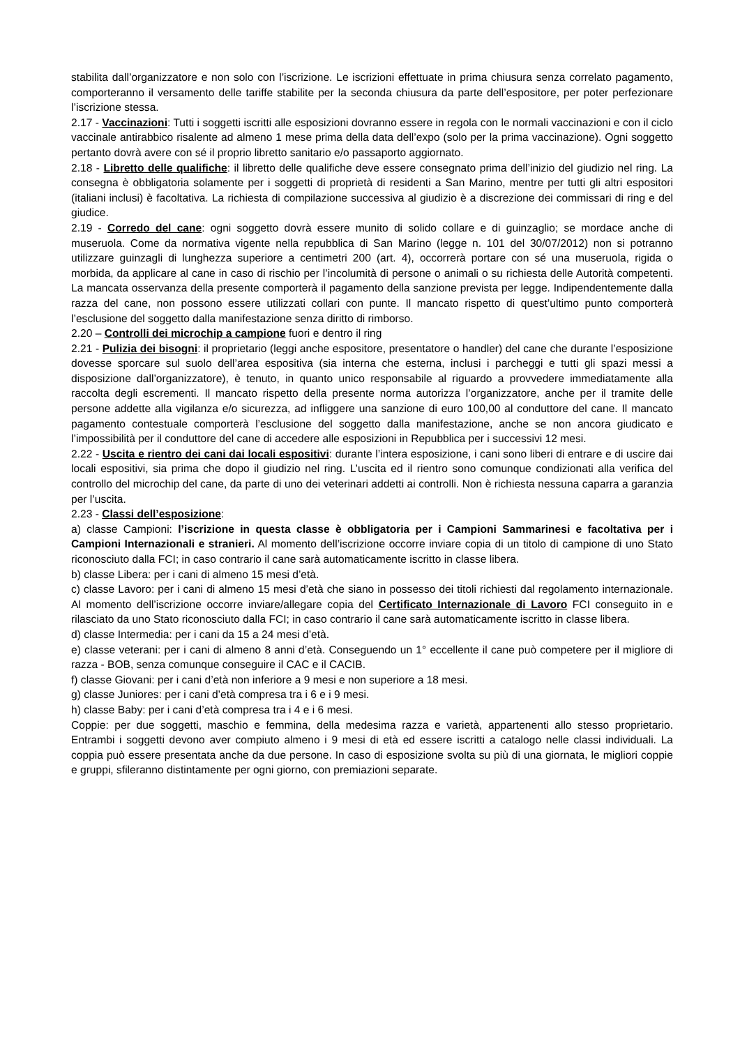stabilita dall’organizzatore e non solo con l’iscrizione. Le iscrizioni effettuate in prima chiusura senza correlato pagamento, comporteranno il versamento delle tariffe stabilite per la seconda chiusura da parte dell’espositore, per poter perfezionare l’iscrizione stessa.
2.17 - Vaccinazioni: Tutti i soggetti iscritti alle esposizioni dovranno essere in regola con le normali vaccinazioni e con il ciclo vaccinale antirabbico risalente ad almeno 1 mese prima della data dell’expo (solo per la prima vaccinazione). Ogni soggetto pertanto dovrà avere con sé il proprio libretto sanitario e/o passaporto aggiornato.
2.18 - Libretto delle qualifiche: il libretto delle qualifiche deve essere consegnato prima dell’inizio del giudizio nel ring. La consegna è obbligatoria solamente per i soggetti di proprietà di residenti a San Marino, mentre per tutti gli altri espositori (italiani inclusi) è facoltativa. La richiesta di compilazione successiva al giudizio è a discrezione dei commissari di ring e del giudice.
2.19 - Corredo del cane: ogni soggetto dovrà essere munito di solido collare e di guinzaglio; se mordace anche di museruola. Come da normativa vigente nella repubblica di San Marino (legge n. 101 del 30/07/2012) non si potranno utilizzare guinzagli di lunghezza superiore a centimetri 200 (art. 4), occorrerà portare con sé una museruola, rigida o morbida, da applicare al cane in caso di rischio per l’incolumità di persone o animali o su richiesta delle Autorità competenti. La mancata osservanza della presente comporterà il pagamento della sanzione prevista per legge. Indipendentemente dalla razza del cane, non possono essere utilizzati collari con punte. Il mancato rispetto di quest’ultimo punto comporterà l’esclusione del soggetto dalla manifestazione senza diritto di rimborso.
2.20 – Controlli dei microchip a campione fuori e dentro il ring
2.21 - Pulizia dei bisogni: il proprietario (leggi anche espositore, presentatore o handler) del cane che durante l’esposizione dovesse sporcare sul suolo dell’area espositiva (sia interna che esterna, inclusi i parcheggi e tutti gli spazi messi a disposizione dall’organizzatore), è tenuto, in quanto unico responsabile al riguardo a provvedere immediatamente alla raccolta degli escrementi. Il mancato rispetto della presente norma autorizza l’organizzatore, anche per il tramite delle persone addette alla vigilanza e/o sicurezza, ad infliggere una sanzione di euro 100,00 al conduttore del cane. Il mancato pagamento contestuale comporterà l’esclusione del soggetto dalla manifestazione, anche se non ancora giudicato e l’impossibilità per il conduttore del cane di accedere alle esposizioni in Repubblica per i successivi 12 mesi.
2.22 - Uscita e rientro dei cani dai locali espositivi: durante l’intera esposizione, i cani sono liberi di entrare e di uscire dai locali espositivi, sia prima che dopo il giudizio nel ring. L’uscita ed il rientro sono comunque condizionati alla verifica del controllo del microchip del cane, da parte di uno dei veterinari addetti ai controlli. Non è richiesta nessuna caparra a garanzia per l’uscita.
2.23 - Classi dell’esposizione:
a) classe Campioni: l’iscrizione in questa classe è obbligatoria per i Campioni Sammarinesi e facoltativa per i Campioni Internazionali e stranieri. Al momento dell’iscrizione occorre inviare copia di un titolo di campione di uno Stato riconosciuto dalla FCI; in caso contrario il cane sarà automaticamente iscritto in classe libera.
b) classe Libera: per i cani di almeno 15 mesi d’età.
c) classe Lavoro: per i cani di almeno 15 mesi d’età che siano in possesso dei titoli richiesti dal regolamento internazionale. Al momento dell’iscrizione occorre inviare/allegare copia del Certificato Internazionale di Lavoro FCI conseguito in e rilasciato da uno Stato riconosciuto dalla FCI; in caso contrario il cane sarà automaticamente iscritto in classe libera.
d) classe Intermedia: per i cani da 15 a 24 mesi d’età.
e) classe veterani: per i cani di almeno 8 anni d’età. Conseguendo un 1° eccellente il cane può competere per il migliore di razza - BOB, senza comunque conseguire il CAC e il CACIB.
f) classe Giovani: per i cani d’età non inferiore a 9 mesi e non superiore a 18 mesi.
g) classe Juniores: per i cani d’età compresa tra i 6 e i 9 mesi.
h) classe Baby: per i cani d’età compresa tra i 4 e i 6 mesi.
Coppie: per due soggetti, maschio e femmina, della medesima razza e varietà, appartenenti allo stesso proprietario. Entrambi i soggetti devono aver compiuto almeno i 9 mesi di età ed essere iscritti a catalogo nelle classi individuali. La coppia può essere presentata anche da due persone. In caso di esposizione svolta su più di una giornata, le migliori coppie e gruppi, sfileranno distintamente per ogni giorno, con premiazioni separate.